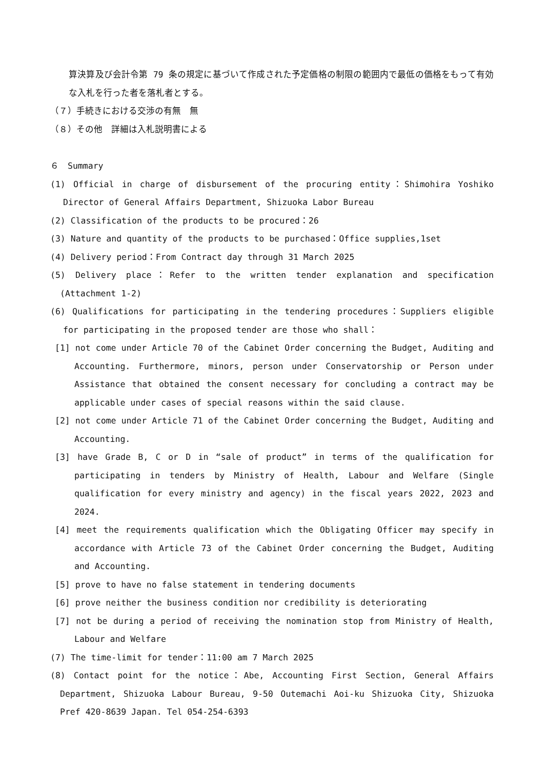算決算及び会計令第 79 条の規定に基づいて作成された予定価格の制限の範囲内で最低の価格をもって有効な入札を行った者を落札者とする。
（７）手続きにおける交渉の有無　無
（８）その他　詳細は入札説明書による
６　Summary
(1) Official in charge of disbursement of the procuring entity：Shimohira Yoshiko Director of General Affairs Department, Shizuoka Labor Bureau
(2) Classification of the products to be procured：26
(3) Nature and quantity of the products to be purchased：Office supplies,1set
(4) Delivery period：From Contract day through 31 March 2025
(5) Delivery place：Refer to the written tender explanation and specification (Attachment 1-2)
(6) Qualifications for participating in the tendering procedures：Suppliers eligible for participating in the proposed tender are those who shall：
[1] not come under Article 70 of the Cabinet Order concerning the Budget, Auditing and Accounting. Furthermore, minors, person under Conservatorship or Person under Assistance that obtained the consent necessary for concluding a contract may be applicable under cases of special reasons within the said clause.
[2] not come under Article 71 of the Cabinet Order concerning the Budget, Auditing and Accounting.
[3] have Grade B, C or D in “sale of product” in terms of the qualification for participating in tenders by Ministry of Health, Labour and Welfare (Single qualification for every ministry and agency) in the fiscal years 2022, 2023 and 2024.
[4] meet the requirements qualification which the Obligating Officer may specify in accordance with Article 73 of the Cabinet Order concerning the Budget, Auditing and Accounting.
[5] prove to have no false statement in tendering documents
[6] prove neither the business condition nor credibility is deteriorating
[7] not be during a period of receiving the nomination stop from Ministry of Health, Labour and Welfare
(7) The time-limit for tender：11:00 am 7 March 2025
(8) Contact point for the notice：Abe, Accounting First Section, General Affairs Department, Shizuoka Labour Bureau, 9-50 Outemachi Aoi-ku Shizuoka City, Shizuoka Pref 420-8639 Japan. Tel 054-254-6393